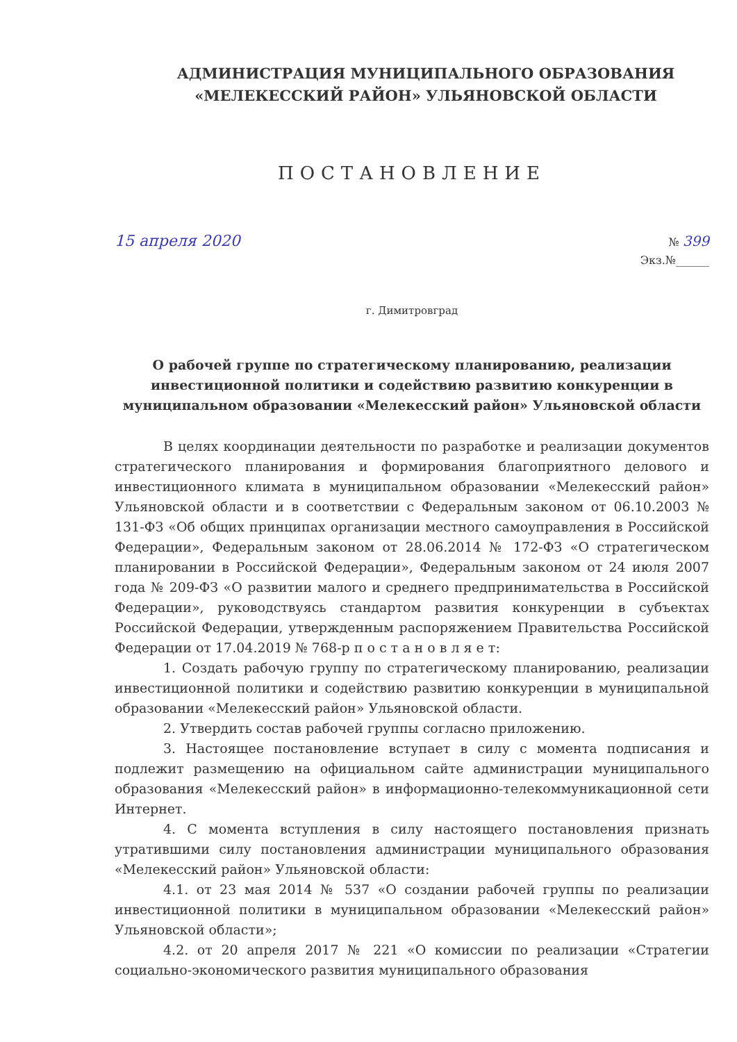АДМИНИСТРАЦИЯ МУНИЦИПАЛЬНОГО ОБРАЗОВАНИЯ
«МЕЛЕКЕССКИЙ РАЙОН» УЛЬЯНОВСКОЙ ОБЛАСТИ
ПОСТАНОВЛЕНИЕ
15 апреля 2020
№ 399
Экз.№______
г. Димитровград
О рабочей группе по стратегическому планированию, реализации инвестиционной политики и содействию развитию конкуренции в муниципальном образовании «Мелекесский район» Ульяновской области
В целях координации деятельности по разработке и реализации документов стратегического планирования и формирования благоприятного делового и инвестиционного климата в муниципальном образовании «Мелекесский район» Ульяновской области и в соответствии с Федеральным законом от 06.10.2003 № 131-ФЗ «Об общих принципах организации местного самоуправления в Российской Федерации», Федеральным законом от 28.06.2014 № 172-ФЗ «О стратегическом планировании в Российской Федерации», Федеральным законом от 24 июля 2007 года № 209-ФЗ «О развитии малого и среднего предпринимательства в Российской Федерации», руководствуясь стандартом развития конкуренции в субъектах Российской Федерации, утвержденным распоряжением Правительства Российской Федерации от 17.04.2019 № 768-р п о с т а н о в л я е т:
1. Создать рабочую группу по стратегическому планированию, реализации инвестиционной политики и содействию развитию конкуренции в муниципальной образовании «Мелекесский район» Ульяновской области.
2. Утвердить состав рабочей группы согласно приложению.
3. Настоящее постановление вступает в силу с момента подписания и подлежит размещению на официальном сайте администрации муниципального образования «Мелекесский район» в информационно-телекоммуникационной сети Интернет.
4. С момента вступления в силу настоящего постановления признать утратившими силу постановления администрации муниципального образования «Мелекесский район» Ульяновской области:
4.1. от 23 мая 2014 № 537 «О создании рабочей группы по реализации инвестиционной политики в муниципальном образовании «Мелекесский район» Ульяновской области»;
4.2. от 20 апреля 2017 № 221 «О комиссии по реализации «Стратегии социально-экономического развития муниципального образования